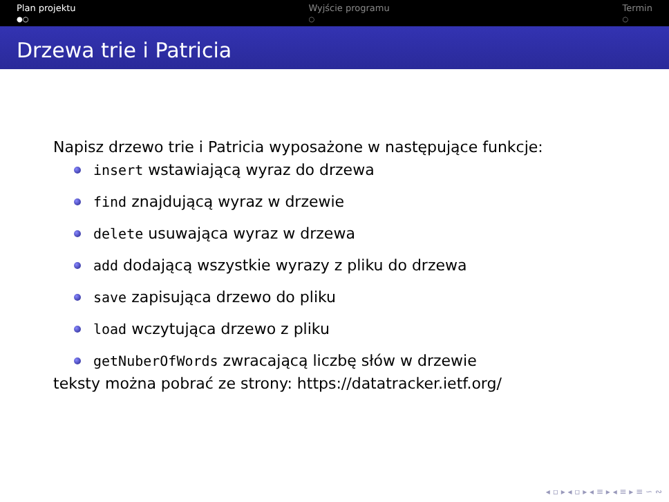Plan projektu
●○
Wyjście programu
○
Termin
○
Drzewa trie i Patricia
Napisz drzewo trie i Patricia wyposażone w następujące funkcje:
insert wstawiającą wyraz do drzewa
find znajdującą wyraz w drzewie
delete usuwająca wyraz w drzewa
add dodającą wszystkie wyrazy z pliku do drzewa
save zapisująca drzewo do pliku
load wczytująca drzewo z pliku
getNuberOfWords zwracającą liczbę słów w drzewie
teksty można pobrać ze strony: https://datatracker.ietf.org/
◂ ▫ ▸ ◂ ▫ ▸ ◂ ≡ ▸ ◂ ≡ ▸ ≡ ∽ ∾